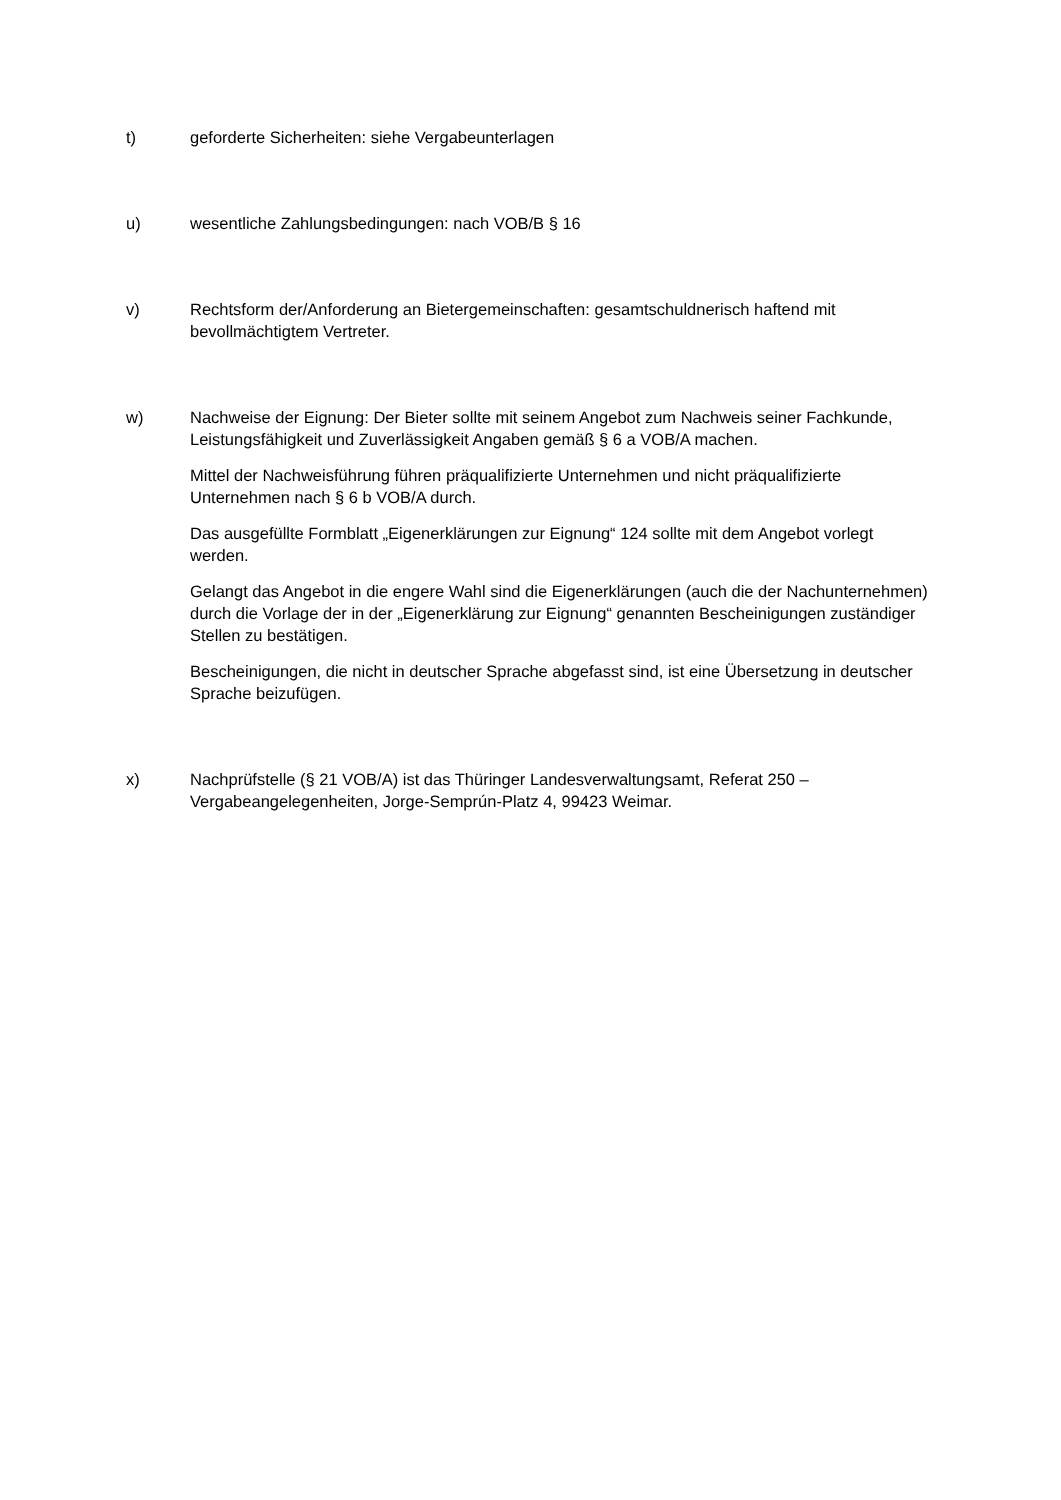t) geforderte Sicherheiten: siehe Vergabeunterlagen
u) wesentliche Zahlungsbedingungen: nach VOB/B § 16
v) Rechtsform der/Anforderung an Bietergemeinschaften: gesamtschuldnerisch haftend mit bevollmächtigtem Vertreter.
w) Nachweise der Eignung: Der Bieter sollte mit seinem Angebot zum Nachweis seiner Fachkunde, Leistungsfähigkeit und Zuverlässigkeit Angaben gemäß § 6 a VOB/A machen.
Mittel der Nachweisführung führen präqualifizierte Unternehmen und nicht präqualifizierte Unternehmen nach § 6 b VOB/A durch.
Das ausgefüllte Formblatt „Eigenerklärungen zur Eignung“ 124 sollte mit dem Angebot vorlegt werden.
Gelangt das Angebot in die engere Wahl sind die Eigenerklärungen (auch die der Nachunternehmen) durch die Vorlage der in der „Eigenerklärung zur Eignung“ genannten Bescheinigungen zuständiger Stellen zu bestätigen.
Bescheinigungen, die nicht in deutscher Sprache abgefasst sind, ist eine Übersetzung in deutscher Sprache beizufügen.
x) Nachprüfstelle (§ 21 VOB/A) ist das Thüringer Landesverwaltungsamt, Referat 250 – Vergabeangelegenheiten, Jorge-Semprún-Platz 4, 99423 Weimar.